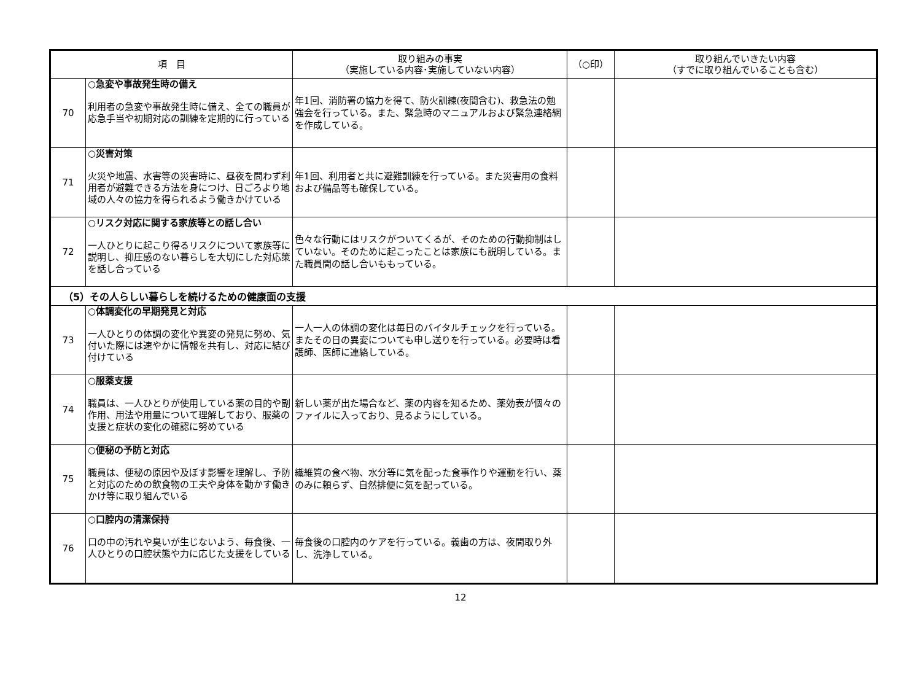| 項 目 | | 取り組みの事実 （実施している内容･実施していない内容） | （○印） | 取り組んでいきたい内容 （すでに取り組んでいることも含む） |
| --- | --- | --- | --- | --- |
| 70 | ○急変や事故発生時の備え 利用者の急変や事故発生時に備え、全ての職員が応急手当や初期対応の訓練を定期的に行っている | 年1回、消防署の協力を得て、防火訓練(夜間含む)、救急法の勉強会を行っている。また、緊急時のマニュアルおよび緊急連絡網を作成している。 | | |
| 71 | ○災害対策 火災や地震、水害等の災害時に、昼夜を問わず利用者が避難できる方法を身につけ、日ごろより地域の人々の協力を得られるよう働きかけている | 年1回、利用者と共に避難訓練を行っている。また災害用の食料および備品等も確保している。 | | |
| 72 | ○リスク対応に関する家族等との話し合い 一人ひとりに起こり得るリスクについて家族等に説明し、抑圧感のない暮らしを大切にした対応策を話し合っている | 色々な行動にはリスクがついてくるが、そのための行動抑制はしていない。そのために起こったことは家族にも説明している。また職員間の話し合いももっている。 | | |
| （5）その人らしい暮らしを続けるための健康面の支援 | | | | |
| 73 | ○体調変化の早期発見と対応 一人ひとりの体調の変化や異変の発見に努め、気付いた際には速やかに情報を共有し、対応に結び付けている | 一人一人の体調の変化は毎日のバイタルチェックを行っている。またその日の異変についても申し送りを行っている。必要時は看護師、医師に連絡している。 | | |
| 74 | ○服薬支援 職員は、一人ひとりが使用している薬の目的や副作用、用法や用量について理解しており、服薬の支援と症状の変化の確認に努めている | 新しい薬が出た場合など、薬の内容を知るため、薬効表が個々のファイルに入っており、見るようにしている。 | | |
| 75 | ○便秘の予防と対応 職員は、便秘の原因や及ぼす影響を理解し、予防と対応のための飲食物の工夫や身体を動かす働きかけ等に取り組んでいる | 繊維質の食べ物、水分等に気を配った食事作りや運動を行い、薬のみに頼らず、自然排便に気を配っている。 | | |
| 76 | ○口腔内の清潔保持 口の中の汚れや臭いが生じないよう、毎食後、一人ひとりの口腔状態や力に応じた支援をしている | 毎食後の口腔内のケアを行っている。義歯の方は、夜間取り外し、洗浄している。 | | |
12